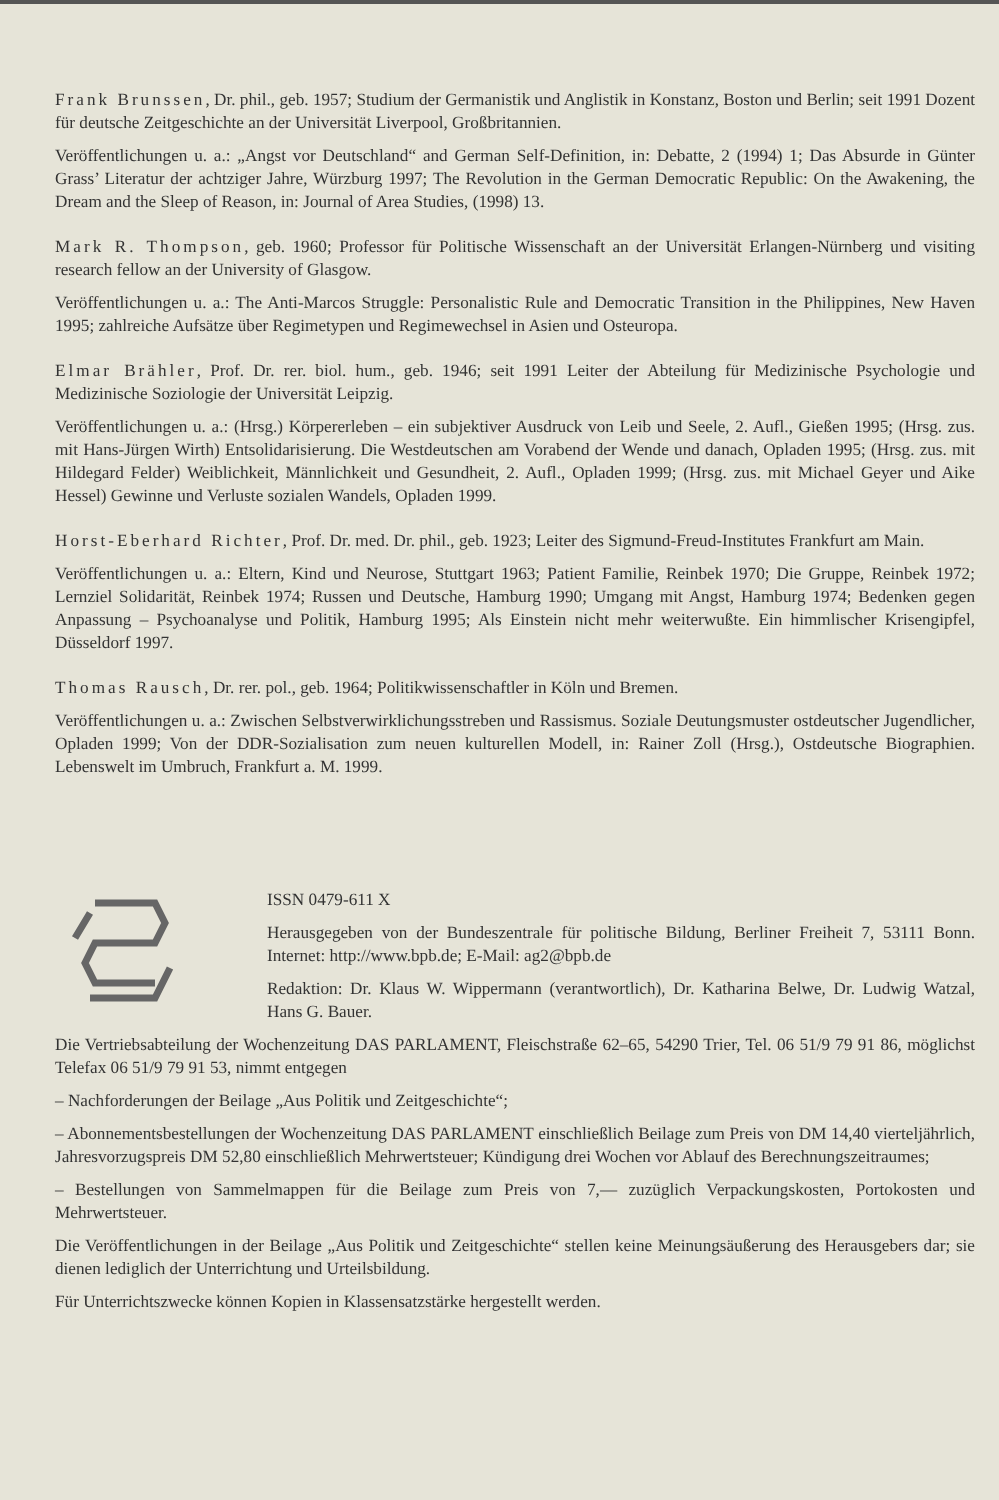Frank Brunssen, Dr. phil., geb. 1957; Studium der Germanistik und Anglistik in Konstanz, Boston und Berlin; seit 1991 Dozent für deutsche Zeitgeschichte an der Universität Liverpool, Großbritannien.
Veröffentlichungen u. a.: „Angst vor Deutschland“ and German Self-Definition, in: Debatte, 2 (1994) 1; Das Absurde in Günter Grass’ Literatur der achtziger Jahre, Würzburg 1997; The Revolution in the German Democratic Republic: On the Awakening, the Dream and the Sleep of Reason, in: Journal of Area Studies, (1998) 13.
Mark R. Thompson, geb. 1960; Professor für Politische Wissenschaft an der Universität Erlangen-Nürnberg und visiting research fellow an der University of Glasgow.
Veröffentlichungen u. a.: The Anti-Marcos Struggle: Personalistic Rule and Democratic Transition in the Philippines, New Haven 1995; zahlreiche Aufsätze über Regimetypen und Regimewechsel in Asien und Osteuropa.
Elmar Brähler, Prof. Dr. rer. biol. hum., geb. 1946; seit 1991 Leiter der Abteilung für Medizinische Psychologie und Medizinische Soziologie der Universität Leipzig.
Veröffentlichungen u. a.: (Hrsg.) Körpererleben – ein subjektiver Ausdruck von Leib und Seele, 2. Aufl., Gießen 1995; (Hrsg. zus. mit Hans-Jürgen Wirth) Entsolidarisierung. Die Westdeutschen am Vorabend der Wende und danach, Opladen 1995; (Hrsg. zus. mit Hildegard Felder) Weiblichkeit, Männlichkeit und Gesundheit, 2. Aufl., Opladen 1999; (Hrsg. zus. mit Michael Geyer und Aike Hessel) Gewinne und Verluste sozialen Wandels, Opladen 1999.
Horst-Eberhard Richter, Prof. Dr. med. Dr. phil., geb. 1923; Leiter des Sigmund-Freud-Institutes Frankfurt am Main.
Veröffentlichungen u. a.: Eltern, Kind und Neurose, Stuttgart 1963; Patient Familie, Reinbek 1970; Die Gruppe, Reinbek 1972; Lernziel Solidarität, Reinbek 1974; Russen und Deutsche, Hamburg 1990; Umgang mit Angst, Hamburg 1974; Bedenken gegen Anpassung – Psychoanalyse und Politik, Hamburg 1995; Als Einstein nicht mehr weiterwußte. Ein himmlischer Krisengipfel, Düsseldorf 1997.
Thomas Rausch, Dr. rer. pol., geb. 1964; Politikwissenschaftler in Köln und Bremen.
Veröffentlichungen u. a.: Zwischen Selbstverwirklichungsstreben und Rassismus. Soziale Deutungsmuster ostdeutscher Jugendlicher, Opladen 1999; Von der DDR-Sozialisation zum neuen kulturellen Modell, in: Rainer Zoll (Hrsg.), Ostdeutsche Biographien. Lebenswelt im Umbruch, Frankfurt a. M. 1999.
ISSN 0479-611 X
Herausgegeben von der Bundeszentrale für politische Bildung, Berliner Freiheit 7, 53111 Bonn. Internet: http://www.bpb.de; E-Mail: ag2@bpb.de
Redaktion: Dr. Klaus W. Wippermann (verantwortlich), Dr. Katharina Belwe, Dr. Ludwig Watzal, Hans G. Bauer.
Die Vertriebsabteilung der Wochenzeitung DAS PARLAMENT, Fleischstraße 62–65, 54290 Trier, Tel. 06 51/9 79 91 86, möglichst Telefax 06 51/9 79 91 53, nimmt entgegen
– Nachforderungen der Beilage „Aus Politik und Zeitgeschichte“;
– Abonnementsbestellungen der Wochenzeitung DAS PARLAMENT einschließlich Beilage zum Preis von DM 14,40 vierteljährlich, Jahresvorzugspreis DM 52,80 einschließlich Mehrwertsteuer; Kündigung drei Wochen vor Ablauf des Berechnungszeitraumes;
– Bestellungen von Sammelmappen für die Beilage zum Preis von 7,— zuzüglich Verpackungskosten, Portokosten und Mehrwertsteuer.
Die Veröffentlichungen in der Beilage „Aus Politik und Zeitgeschichte“ stellen keine Meinungsäußerung des Herausgebers dar; sie dienen lediglich der Unterrichtung und Urteilsbildung.
Für Unterrichtszwecke können Kopien in Klassensatzstärke hergestellt werden.